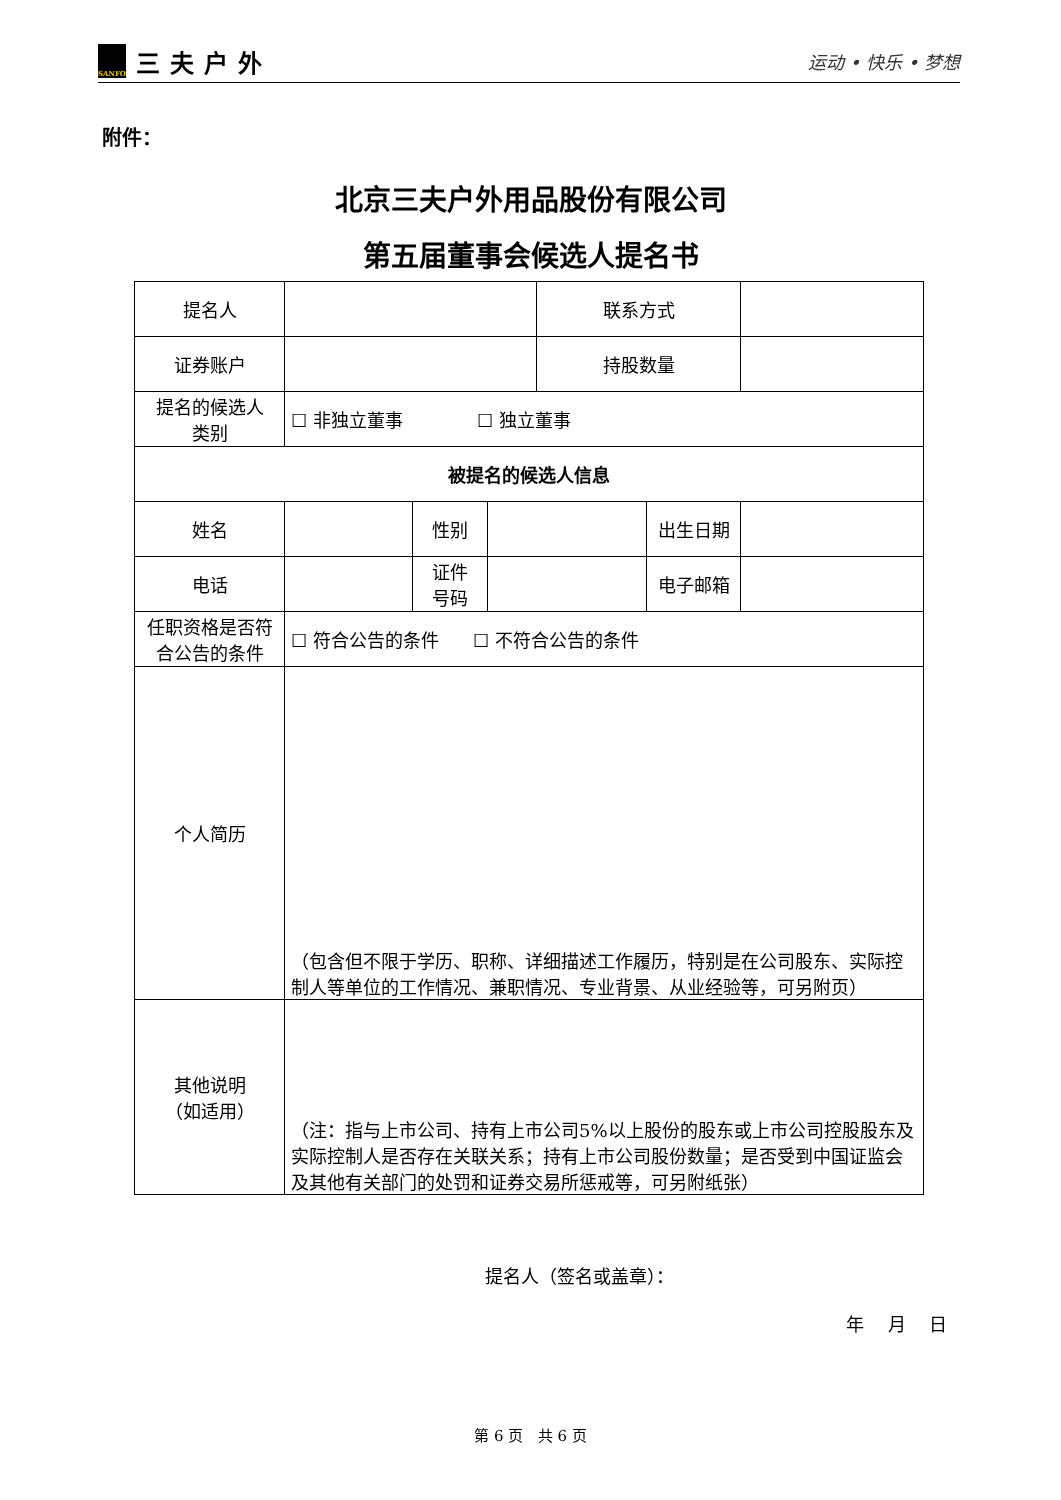SANFO 三夫户外
运动 • 快乐 • 梦想
附件：
北京三夫户外用品股份有限公司
第五届董事会候选人提名书
| 提名人 | | | | 联系方式 | | |
| 证券账户 | | | | 持股数量 | | |
| 提名的候选人 类别 | ☐ 非独立董事 ☐ 独立董事 | | | | | |
| 被提名的候选人信息 | | | | | | |
| 姓名 | | 性别 | | | 出生日期 | |
| 电话 | | 证件 号码 | | | 电子邮箱 | |
| 任职资格是否符 合公告的条件 | ☐ 符合公告的条件 ☐ 不符合公告的条件 | | | | | |
| 个人简历 | （包含但不限于学历、职称、详细描述工作履历，特别是在公司股东、实际控制人等单位的工作情况、兼职情况、专业背景、从业经验等，可另附页） | | | | | |
| 其他说明 （如适用） | （注：指与上市公司、持有上市公司5%以上股份的股东或上市公司控股股东及实际控制人是否存在关联关系；持有上市公司股份数量；是否受到中国证监会及其他有关部门的处罚和证券交易所惩戒等，可另附纸张） | | | | | |
提名人（签名或盖章）：
年 月 日
第 6 页 共 6 页